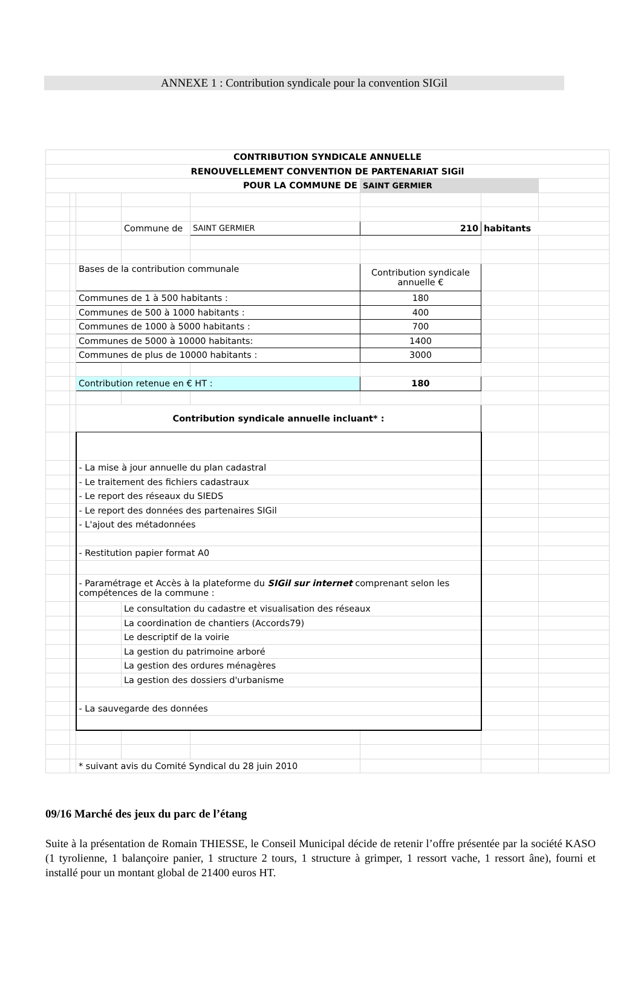ANNEXE 1 : Contribution syndicale pour la convention SIGil
| CONTRIBUTION SYNDICALE ANNUELLE | | | | | | | |
| RENOUVELLEMENT CONVENTION DE PARTENARIAT SIGil | | | | | | | |
| POUR LA COMMUNE DE | | | | | SAINT GERMIER | | |
| | | | Commune de | SAINT GERMIER | 210 | habitants | |
| | | Bases de la contribution communale | | | Contribution syndicale annuelle € | | |
| | | Communes de 1 à 500 habitants : | | | 180 | | |
| | | Communes de 500 à 1000 habitants : | | | 400 | | |
| | | Communes de 1000 à 5000 habitants : | | | 700 | | |
| | | Communes de 5000 à 10000 habitants: | | | 1400 | | |
| | | Communes de plus de 10000 habitants : | | | 3000 | | |
| | | Contribution retenue en € HT : | | | 180 | | |
| | | Contribution syndicale annuelle incluant* : | | | | | |
| | | - La mise à jour annuelle du plan cadastral | | | | | |
| | | - Le traitement des fichiers cadastraux | | | | | |
| | | - Le report des réseaux du SIEDS | | | | | |
| | | - Le report des données des partenaires SIGil | | | | | |
| | | - L'ajout des métadonnées | | | | | |
| | | - Restitution papier format A0 | | | | | |
| | | - Paramétrage et Accès à la plateforme du SIGil sur internet comprenant selon les compétences de la commune : | | | | | |
| | | | Le consultation du cadastre et visualisation des réseaux | | | | |
| | | | La coordination de chantiers (Accords79) | | | | |
| | | | Le descriptif de la voirie | | | | |
| | | | La gestion du patrimoine arboré | | | | |
| | | | La gestion des ordures ménagères | | | | |
| | | | La gestion des dossiers d'urbanisme | | | | |
| | | - La sauvegarde des données | | | | | |
| | | * suivant avis du Comité Syndical du 28 juin 2010 | | | | | |
09/16 Marché des jeux du parc de l’étang
Suite à la présentation de Romain THIESSE, le Conseil Municipal décide de retenir l’offre présentée par la société KASO (1 tyrolienne, 1 balançoire panier, 1 structure 2 tours, 1 structure à grimper, 1 ressort vache, 1 ressort âne), fourni et installé pour un montant global de 21400 euros HT.